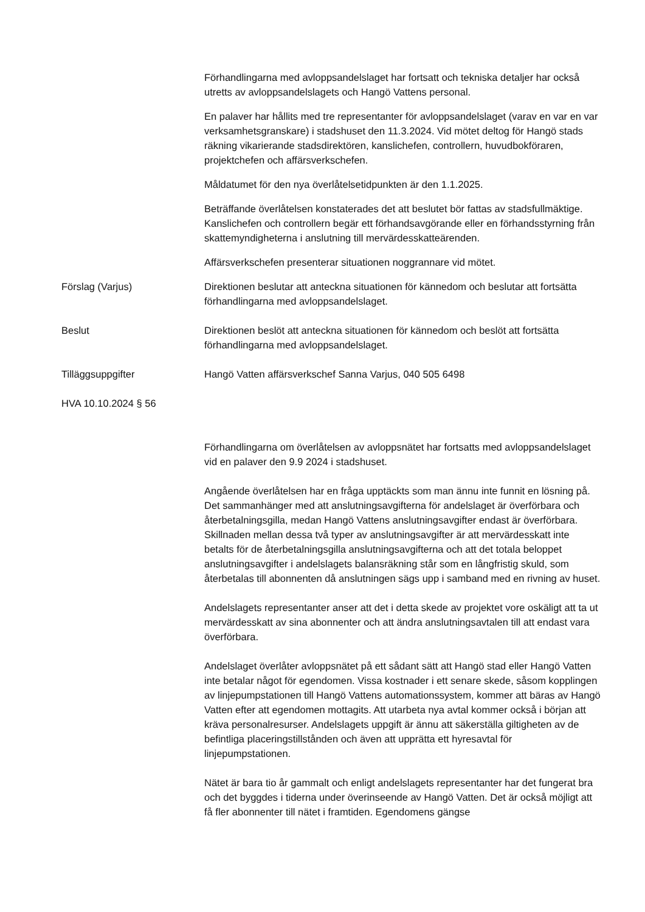Förhandlingarna med avloppsandelslaget har fortsatt och tekniska detaljer har också utretts av avloppsandelslagets och Hangö Vattens personal.
En palaver har hållits med tre representanter för avloppsandelslaget (varav en var en var verksamhetsgranskare) i stadshuset den 11.3.2024. Vid mötet deltog för Hangö stads räkning vikarierande stadsdirektören, kanslichefen, controllern, huvudbokföraren, projektchefen och affärsverkschefen.
Måldatumet för den nya överlåtelsetidpunkten är den 1.1.2025.
Beträffande överlåtelsen konstaterades det att beslutet bör fattas av stadsfullmäktige. Kanslichefen och controllern begär ett förhandsavgörande eller en förhandsstyrning från skattemyndigheterna i anslutning till mervärdesskatteärenden.
Affärsverkschefen presenterar situationen noggrannare vid mötet.
Förslag (Varjus) Direktionen beslutar att anteckna situationen för kännedom och beslutar att fortsätta förhandlingarna med avloppsandelslaget.
Beslut Direktionen beslöt att anteckna situationen för kännedom och beslöt att fortsätta förhandlingarna med avloppsandelslaget.
Tilläggsuppgifter Hangö Vatten affärsverkschef Sanna Varjus, 040 505 6498
HVA 10.10.2024 § 56
Förhandlingarna om överlåtelsen av avloppsnätet har fortsatts med avloppsandelslaget vid en palaver den 9.9 2024 i stadshuset.
Angående överlåtelsen har en fråga upptäckts som man ännu inte funnit en lösning på. Det sammanhänger med att anslutningsavgifterna för andelslaget är överförbara och återbetalningsgilla, medan Hangö Vattens anslutningsavgifter endast är överförbara. Skillnaden mellan dessa två typer av anslutningsavgifter är att mervärdesskatt inte betalts för de återbetalningsgilla anslutningsavgifterna och att det totala beloppet anslutningsavgifter i andelslagets balansräkning står som en långfristig skuld, som återbetalas till abonnenten då anslutningen sägs upp i samband med en rivning av huset.
Andelslagets representanter anser att det i detta skede av projektet vore oskäligt att ta ut mervärdesskatt av sina abonnenter och att ändra anslutningsavtalen till att endast vara överförbara.
Andelslaget överlåter avloppsnätet på ett sådant sätt att Hangö stad eller Hangö Vatten inte betalar något för egendomen. Vissa kostnader i ett senare skede, såsom kopplingen av linjepumpstationen till Hangö Vattens automationssystem, kommer att bäras av Hangö Vatten efter att egendomen mottagits. Att utarbeta nya avtal kommer också i början att kräva personalresurser. Andelslagets uppgift är ännu att säkerställa giltigheten av de befintliga placeringstillstånden och även att upprätta ett hyresavtal för linjepumpstationen.
Nätet är bara tio år gammalt och enligt andelslagets representanter har det fungerat bra och det byggdes i tiderna under överinseende av Hangö Vatten. Det är också möjligt att få fler abonnenter till nätet i framtiden. Egendomens gängse